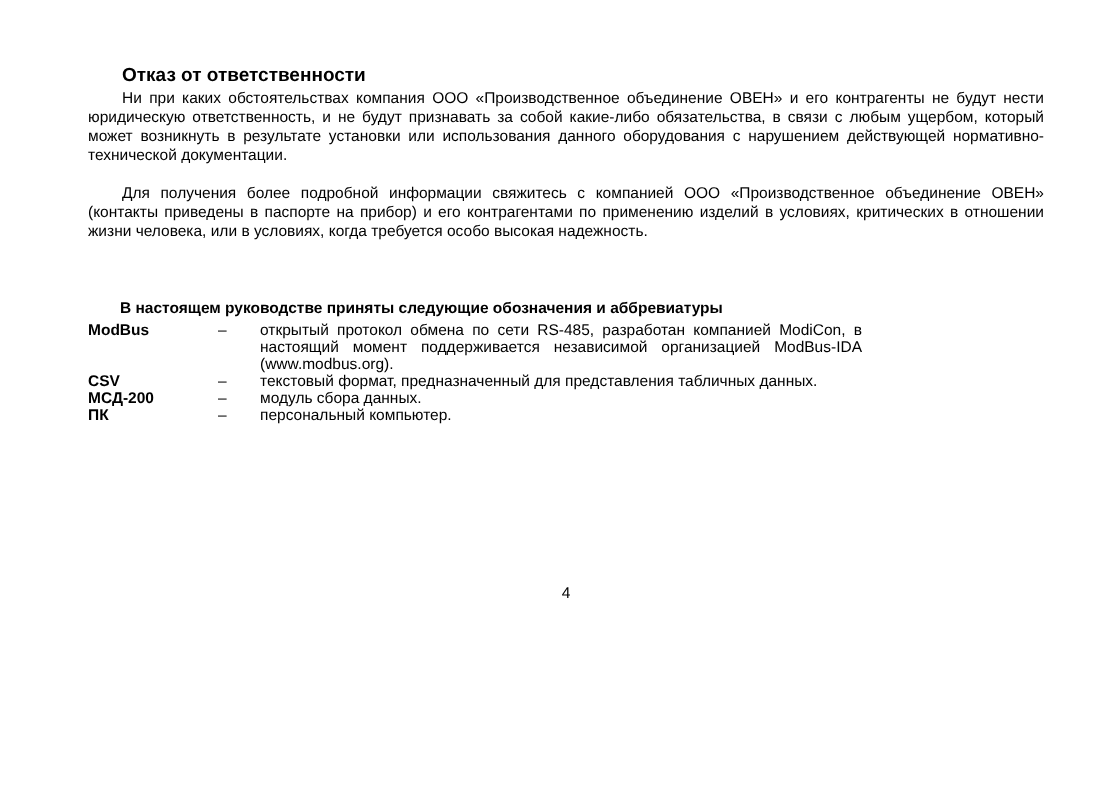Отказ от ответственности
Ни при каких обстоятельствах компания ООО «Производственное объединение ОВЕН» и его контрагенты не будут нести юридическую ответственность, и не будут признавать за собой какие-либо обязательства, в связи с любым ущербом, который может возникнуть в результате установки или использования данного оборудования с нарушением действующей нормативно-технической документации.
Для получения более подробной информации свяжитесь с компанией ООО «Производственное объединение ОВЕН» (контакты приведены в паспорте на прибор) и его контрагентами по применению изделий в условиях, критических в отношении жизни человека, или в условиях, когда требуется особо высокая надежность.
В настоящем руководстве приняты следующие обозначения и аббревиатуры
| ModBus | – | открытый протокол обмена по сети RS-485, разработан компанией ModiCon, в настоящий момент поддерживается независимой организацией ModBus-IDA (www.modbus.org). |
| CSV | – | текстовый формат, предназначенный для представления табличных данных. |
| МСД-200 | – | модуль сбора данных. |
| ПК | – | персональный компьютер. |
4